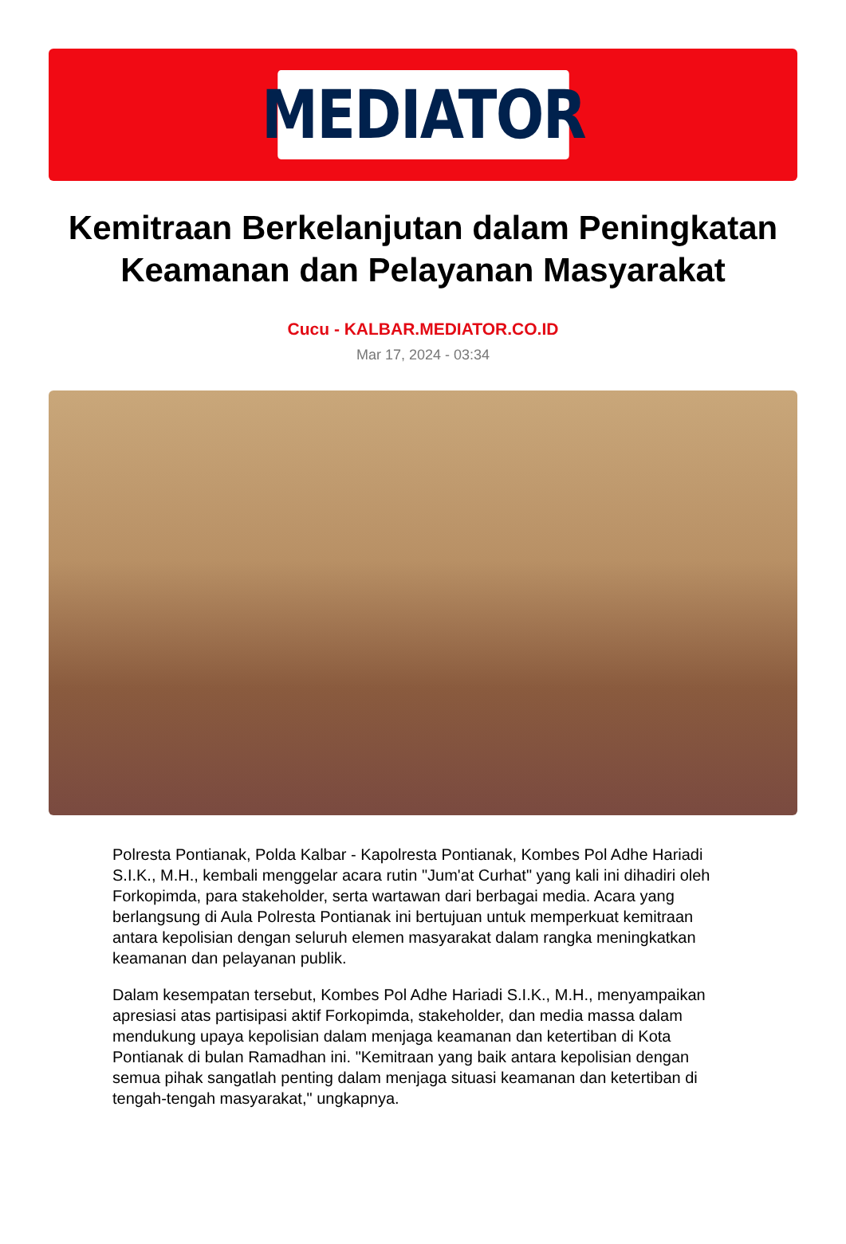MEDIATOR
Kemitraan Berkelanjutan dalam Peningkatan Keamanan dan Pelayanan Masyarakat
Cucu - KALBAR.MEDIATOR.CO.ID
Mar 17, 2024 - 03:34
Polresta Pontianak, Polda Kalbar - Kapolresta Pontianak, Kombes Pol Adhe Hariadi S.I.K., M.H., kembali menggelar acara rutin "Jum'at Curhat" yang kali ini dihadiri oleh Forkopimda, para stakeholder, serta wartawan dari berbagai media. Acara yang berlangsung di Aula Polresta Pontianak ini bertujuan untuk memperkuat kemitraan antara kepolisian dengan seluruh elemen masyarakat dalam rangka meningkatkan keamanan dan pelayanan publik.
Dalam kesempatan tersebut, Kombes Pol Adhe Hariadi S.I.K., M.H., menyampaikan apresiasi atas partisipasi aktif Forkopimda, stakeholder, dan media massa dalam mendukung upaya kepolisian dalam menjaga keamanan dan ketertiban di Kota Pontianak di bulan Ramadhan ini. "Kemitraan yang baik antara kepolisian dengan semua pihak sangatlah penting dalam menjaga situasi keamanan dan ketertiban di tengah-tengah masyarakat," ungkapnya.